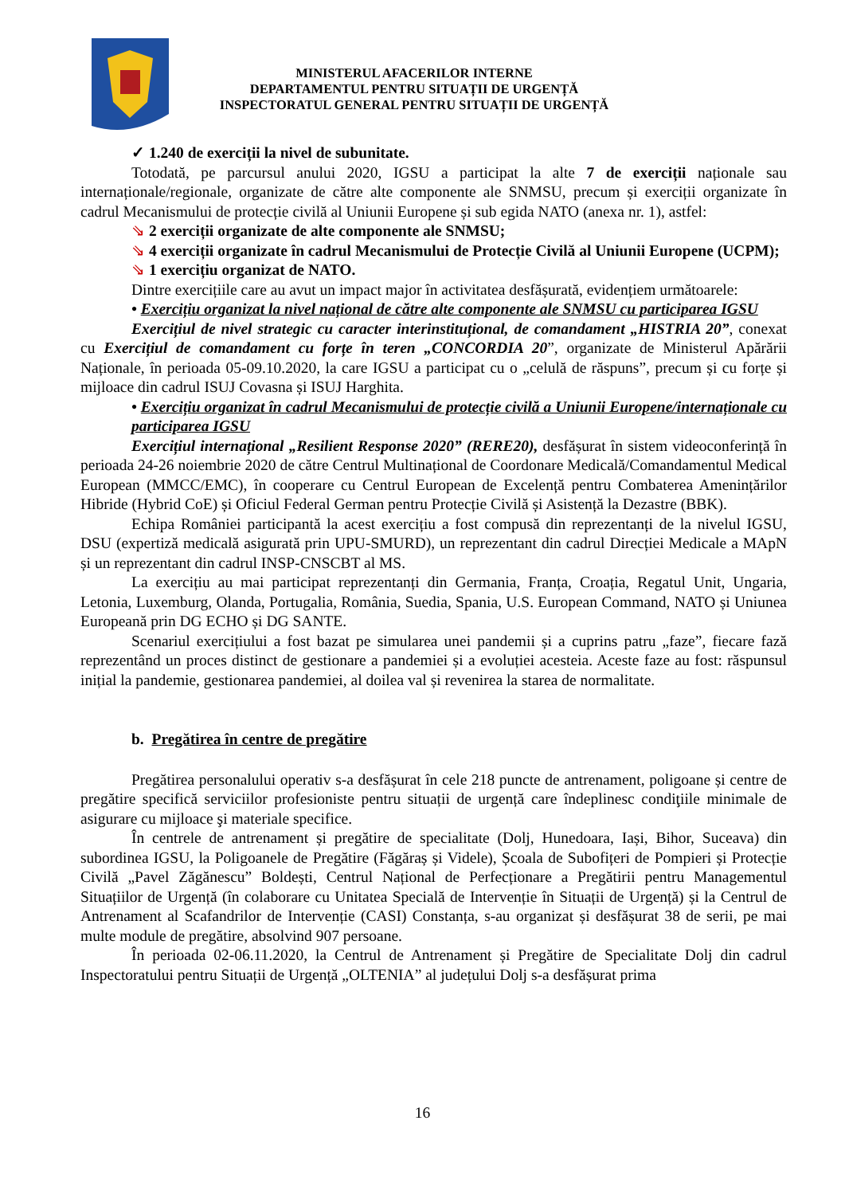MINISTERUL AFACERILOR INTERNE
DEPARTAMENTUL PENTRU SITUAȚII DE URGENȚĂ
INSPECTORATUL GENERAL PENTRU SITUAȚII DE URGENȚĂ
✓ 1.240 de exerciții la nivel de subunitate.
Totodată, pe parcursul anului 2020, IGSU a participat la alte 7 de exerciții naționale sau internaționale/regionale, organizate de către alte componente ale SNMSU, precum și exerciții organizate în cadrul Mecanismului de protecție civilă al Uniunii Europene și sub egida NATO (anexa nr. 1), astfel:
⇘ 2 exerciții organizate de alte componente ale SNMSU;
⇘ 4 exerciții organizate în cadrul Mecanismului de Protecție Civilă al Uniunii Europene (UCPM);
⇘ 1 exercițiu organizat de NATO.
Dintre exercițiile care au avut un impact major în activitatea desfășurată, evidențiem următoarele:
• Exercițiu organizat la nivel național de către alte componente ale SNMSU cu participarea IGSU
Exercițiul de nivel strategic cu caracter interinstituțional, de comandament „HISTRIA 20”, conexat cu Exercițiul de comandament cu forțe în teren „CONCORDIA 20”, organizate de Ministerul Apărării Naționale, în perioada 05-09.10.2020, la care IGSU a participat cu o „celulă de răspuns”, precum și cu forțe și mijloace din cadrul ISUJ Covasna și ISUJ Harghita.
• Exercițiu organizat în cadrul Mecanismului de protecție civilă a Uniunii Europene/internaționale cu participarea IGSU
Exercițiul internațional „Resilient Response 2020” (RERE20), desfășurat în sistem videoconferință în perioada 24-26 noiembrie 2020 de către Centrul Multinațional de Coordonare Medicală/Comandamentul Medical European (MMCC/EMC), în cooperare cu Centrul European de Excelență pentru Combaterea Amenințărilor Hibride (Hybrid CoE) și Oficiul Federal German pentru Protecție Civilă și Asistență la Dezastre (BBK).
Echipa României participantă la acest exercițiu a fost compusă din reprezentanți de la nivelul IGSU, DSU (expertiză medicală asigurată prin UPU-SMURD), un reprezentant din cadrul Direcției Medicale a MApN și un reprezentant din cadrul INSP-CNSCBT al MS.
La exercițiu au mai participat reprezentanți din Germania, Franța, Croația, Regatul Unit, Ungaria, Letonia, Luxemburg, Olanda, Portugalia, România, Suedia, Spania, U.S. European Command, NATO și Uniunea Europeană prin DG ECHO și DG SANTE.
Scenariul exercițiului a fost bazat pe simularea unei pandemii și a cuprins patru „faze”, fiecare fază reprezentând un proces distinct de gestionare a pandemiei și a evoluției acesteia. Aceste faze au fost: răspunsul inițial la pandemie, gestionarea pandemiei, al doilea val și revenirea la starea de normalitate.
b. Pregătirea în centre de pregătire
Pregătirea personalului operativ s-a desfășurat în cele 218 puncte de antrenament, poligoane și centre de pregătire specifică serviciilor profesioniste pentru situații de urgență care îndeplinesc condiţiile minimale de asigurare cu mijloace şi materiale specifice.
În centrele de antrenament și pregătire de specialitate (Dolj, Hunedoara, Iași, Bihor, Suceava) din subordinea IGSU, la Poligoanele de Pregătire (Făgăraș și Videle), Școala de Subofițeri de Pompieri și Protecție Civilă „Pavel Zăgănescu” Boldești, Centrul Național de Perfecționare a Pregătirii pentru Managementul Situațiilor de Urgență (în colaborare cu Unitatea Specială de Intervenție în Situații de Urgență) și la Centrul de Antrenament al Scafandrilor de Intervenție (CASI) Constanța, s-au organizat și desfășurat 38 de serii, pe mai multe module de pregătire, absolvind 907 persoane.
În perioada 02-06.11.2020, la Centrul de Antrenament și Pregătire de Specialitate Dolj din cadrul Inspectoratului pentru Situații de Urgență „OLTENIA” al județului Dolj s-a desfășurat prima
16